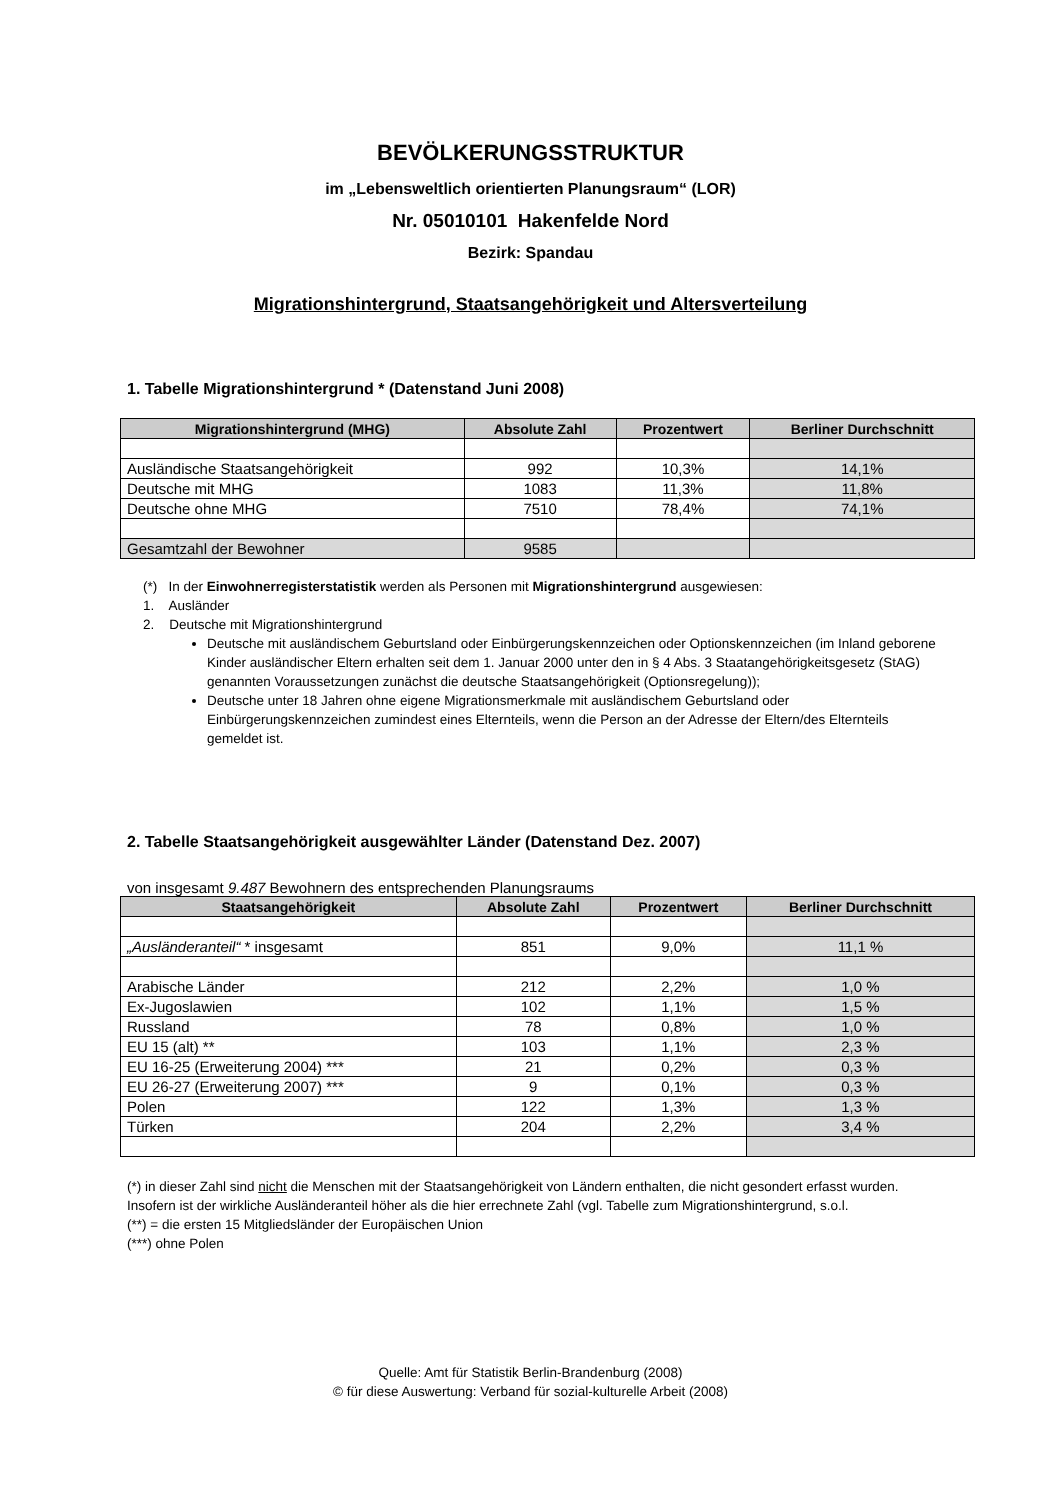BEVÖLKERUNGSSTRUKTUR
im „Lebensweltlich orientierten Planungsraum“ (LOR)
Nr. 05010101 Hakenfelde Nord
Bezirk: Spandau
Migrationshintergrund, Staatsangehörigkeit und Altersverteilung
1. Tabelle Migrationshintergrund * (Datenstand Juni 2008)
| Migrationshintergrund (MHG) | Absolute Zahl | Prozentwert | Berliner Durchschnitt |
| --- | --- | --- | --- |
| Ausländische Staatsangehörigkeit | 992 | 10,3% | 14,1% |
| Deutsche mit MHG | 1083 | 11,3% | 11,8% |
| Deutsche ohne MHG | 7510 | 78,4% | 74,1% |
| Gesamtzahl der Bewohner | 9585 | | |
(*) In der Einwohnerregisterstatistik werden als Personen mit Migrationshintergrund ausgewiesen:
1. Ausländer
2. Deutsche mit Migrationshintergrund
Deutsche mit ausländischem Geburtsland oder Einbürgerungskennzeichen oder Optionskennzeichen (im Inland geborene Kinder ausländischer Eltern erhalten seit dem 1. Januar 2000 unter den in § 4 Abs. 3 Staatangehörigkeitsgesetz (StAG) genannten Voraussetzungen zunächst die deutsche Staatsangehörigkeit (Optionsregelung));
Deutsche unter 18 Jahren ohne eigene Migrationsmerkmale mit ausländischem Geburtsland oder Einbürgerungskennzeichen zumindest eines Elternteils, wenn die Person an der Adresse der Eltern/des Elternteils gemeldet ist.
2. Tabelle Staatsangehörigkeit ausgewählter Länder (Datenstand Dez. 2007)
von insgesamt 9.487 Bewohnern des entsprechenden Planungsraums
| Staatsangehörigkeit | Absolute Zahl | Prozentwert | Berliner Durchschnitt |
| --- | --- | --- | --- |
| „Ausländeranteil“ * insgesamt | 851 | 9,0% | 11,1 % |
| Arabische Länder | 212 | 2,2% | 1,0 % |
| Ex-Jugoslawien | 102 | 1,1% | 1,5 % |
| Russland | 78 | 0,8% | 1,0 % |
| EU 15 (alt) ** | 103 | 1,1% | 2,3 % |
| EU 16-25 (Erweiterung 2004) *** | 21 | 0,2% | 0,3 % |
| EU 26-27 (Erweiterung 2007) *** | 9 | 0,1% | 0,3 % |
| Polen | 122 | 1,3% | 1,3 % |
| Türken | 204 | 2,2% | 3,4 % |
(*) in dieser Zahl sind nicht die Menschen mit der Staatsangehörigkeit von Ländern enthalten, die nicht gesondert erfasst wurden. Insofern ist der wirkliche Ausländeranteil höher als die hier errechnete Zahl (vgl. Tabelle zum Migrationshintergrund, s.o.l.
(**) = die ersten 15 Mitgliedsländer der Europäischen Union
(***) ohne Polen
Quelle: Amt für Statistik Berlin-Brandenburg (2008)
© für diese Auswertung: Verband für sozial-kulturelle Arbeit (2008)